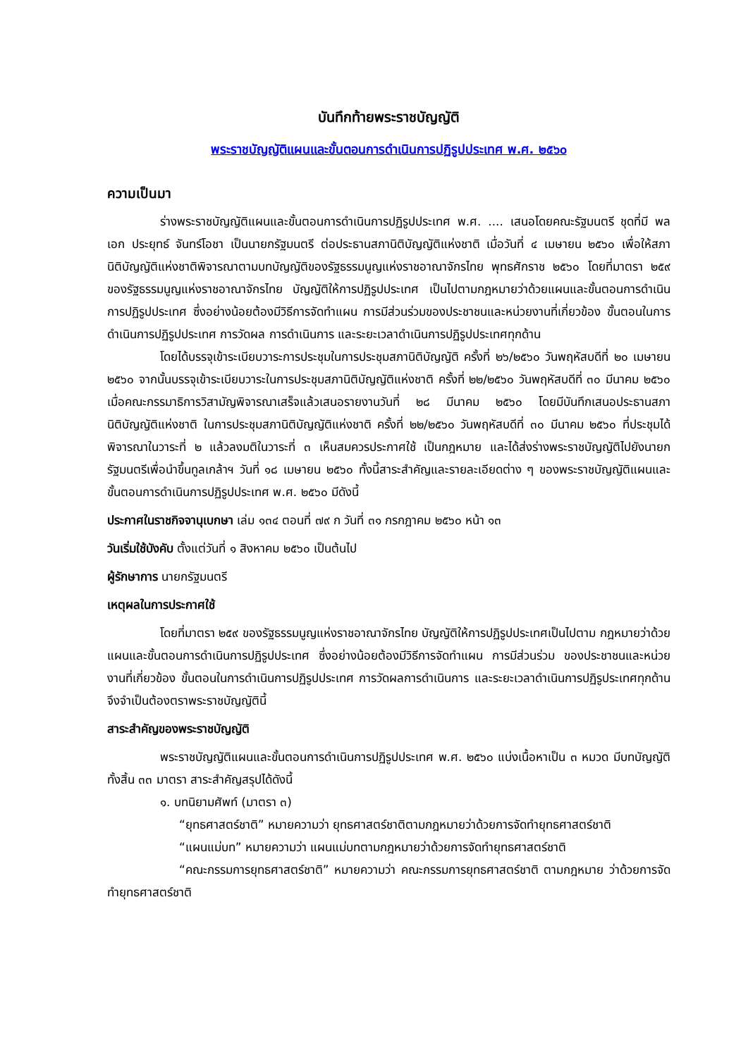บันทึกท้ายพระราชบัญญัติ
พระราชบัญญัติแผนและขั้นตอนการดำเนินการปฏิรูปประเทศ พ.ศ. ๒๕๖๐
ความเป็นมา
ร่างพระราชบัญญัติแผนและขั้นตอนการดำเนินการปฏิรูปประเทศ พ.ศ. .... เสนอโดยคณะรัฐมนตรี ชุดที่มี พลเอก ประยุทธ์ จันทร์โอชา เป็นนายกรัฐมนตรี ต่อประธานสภานิติบัญญัติแห่งชาติ เมื่อวันที่ ๔ เมษายน ๒๕๖๐ เพื่อให้สภานิติบัญญัติแห่งชาติพิจารณาตามบทบัญญัติของรัฐธรรมนูญแห่งราชอาณาจักรไทย พุทธศักราช ๒๕๖๐ โดยที่มาตรา ๒๕๙ ของรัฐธรรมนูญแห่งราชอาณาจักรไทย บัญญัติให้การปฏิรูปประเทศ เป็นไปตามกฎหมายว่าด้วยแผนและขั้นตอนการดำเนินการปฏิรูปประเทศ ซึ่งอย่างน้อยต้องมีวิธีการจัดทำแผน การมีส่วนร่วมของประชาชนและหน่วยงานที่เกี่ยวข้อง ขั้นตอนในการดำเนินการปฏิรูปประเทศ การวัดผล การดำเนินการ และระยะเวลาดำเนินการปฏิรูปประเทศทุกด้าน
โดยได้บรรจุเข้าระเบียบวาระการประชุมในการประชุมสภานิติบัญญัติ ครั้งที่ ๒๖/๒๕๖๐ วันพฤหัสบดีที่ ๒๐ เมษายน ๒๕๖๐ จากนั้นบรรจุเข้าระเบียบวาระในการประชุมสภานิติบัญญัติแห่งชาติ ครั้งที่ ๒๒/๒๕๖๐ วันพฤหัสบดีที่ ๓๐ มีนาคม ๒๕๖๐ เมื่อคณะกรรมาธิการวิสามัญพิจารณาเสร็จแล้วเสนอรายงานวันที่ ๒๘ มีนาคม ๒๕๖๐ โดยมีบันทึกเสนอประธานสภานิติบัญญัติแห่งชาติ ในการประชุมสภานิติบัญญัติแห่งชาติ ครั้งที่ ๒๒/๒๕๖๐ วันพฤหัสบดีที่ ๓๐ มีนาคม ๒๕๖๐ ที่ประชุมได้พิจารณาในวาระที่ ๒ แล้วลงมติในวาระที่ ๓ เห็นสมควรประกาศใช้ เป็นกฎหมาย และได้ส่งร่างพระราชบัญญัติไปยังนายกรัฐมนตรีเพื่อนำขึ้นทูลเกล้าฯ วันที่ ๑๘ เมษายน ๒๕๖๐ ทั้งนี้สาระสำคัญและรายละเอียดต่าง ๆ ของพระราชบัญญัติแผนและขั้นตอนการดำเนินการปฏิรูปประเทศ พ.ศ. ๒๕๖๐ มีดังนี้
ประกาศในราชกิจจานุเบกษา เล่ม ๑๓๔ ตอนที่ ๗๙ ก วันที่ ๓๑ กรกฎาคม ๒๕๖๐ หน้า ๑๓
วันเริ่มใช้บังคับ ตั้งแต่วันที่ ๑ สิงหาคม ๒๕๖๐ เป็นต้นไป
ผู้รักษาการ นายกรัฐมนตรี
เหตุผลในการประกาศใช้
โดยที่มาตรา ๒๕๙ ของรัฐธรรมนูญแห่งราชอาณาจักรไทย บัญญัติให้การปฏิรูปประเทศเป็นไปตาม กฎหมายว่าด้วยแผนและขั้นตอนการดำเนินการปฏิรูปประเทศ ซึ่งอย่างน้อยต้องมีวิธีการจัดทำแผน การมีส่วนร่วม ของประชาชนและหน่วยงานที่เกี่ยวข้อง ขั้นตอนในการดำเนินการปฏิรูปประเทศ การวัดผลการดำเนินการ และระยะเวลาดำเนินการปฏิรูประเทศทุกด้าน จึงจำเป็นต้องตราพระราชบัญญัตินี้
สาระสำคัญของพระราชบัญญัติ
พระราชบัญญัติแผนและขั้นตอนการดำเนินการปฏิรูปประเทศ พ.ศ. ๒๕๖๐ แบ่งเนื้อหาเป็น ๓ หมวด มีบทบัญญัติทั้งสิ้น ๓๓ มาตรา สาระสำคัญสรุปได้ดังนี้
๑. บทนิยามศัพท์ (มาตรา ๓)
“ยุทธศาสตร์ชาติ” หมายความว่า ยุทธศาสตร์ชาติตามกฎหมายว่าด้วยการจัดทำยุทธศาสตร์ชาติ
“แผนแม่บท” หมายความว่า แผนแม่บทตามกฎหมายว่าด้วยการจัดทำยุทธศาสตร์ชาติ
“คณะกรรมการยุทธศาสตร์ชาติ” หมายความว่า คณะกรรมการยุทธศาสตร์ชาติ ตามกฎหมาย ว่าด้วยการจัดทำยุทธศาสตร์ชาติ